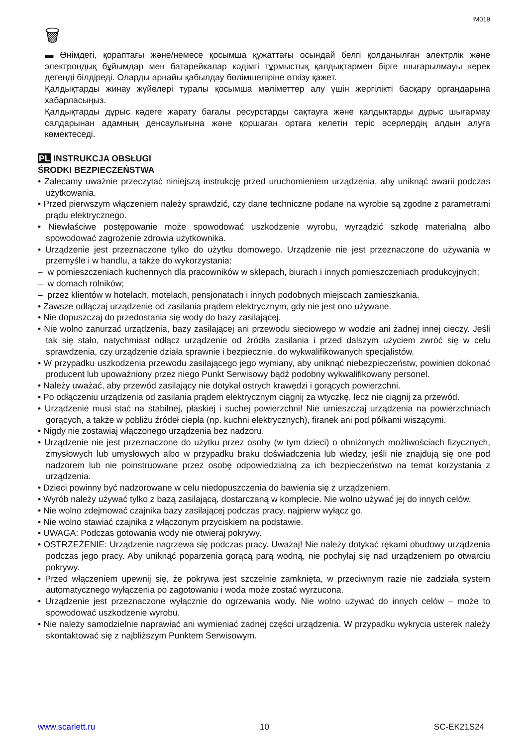IM019
🗑
▬ Өнімдегі, қораптағы және/немесе қосымша құжаттағы осындай белгі қолданылған электрлік және электрондық бұйымдар мен батарейкалар кәдімгі тұрмыстық қалдықтармен бірге шығарылмауы керек дегенді білдіреді. Оларды арнайы қабылдау бөлімшеліріне өткізу қажет.
Қалдықтарды жинау жүйелері туралы қосымша мәліметтер алу үшін жергілікті басқару органдарына хабарласыңыз.
Қалдықтарды дұрыс кәдеге жарату бағалы ресурстарды сақтауға және қалдықтарды дұрыс шығармау салдарынан адамның денсаулығына және қоршаған ортаға келетін теріс әсерлердің алдын алуға көмектеседі.
PL INSTRUKCJA OBSŁUGI
ŚRODKI BEZPIECZEŃSTWA
• Zalecamy uważnie przeczytać niniejszą instrukcję przed uruchomieniem urządzenia, aby uniknąć awarii podczas użytkowania.
• Przed pierwszym włączeniem należy sprawdzić, czy dane techniczne podane na wyrobie są zgodne z parametrami prądu elektrycznego.
• Niewłaściwe postępowanie może spowodować uszkodzenie wyrobu, wyrządzić szkodę materialną albo spowodować zagrożenie zdrowia użytkownika.
• Urządzenie jest przeznaczone tylko do użytku domowego. Urządzenie nie jest przeznaczone do używania w przemyśle i w handlu, a także do wykorzystania:
– w pomieszczeniach kuchennych dla pracowników w sklepach, biurach i innych pomieszczeniach produkcyjnych;
– w domach rolników;
– przez klientów w hotelach, motelach, pensjonatach i innych podobnych miejscach zamieszkania.
• Zawsze odłączaj urządzenie od zasilania prądem elektrycznym, gdy nie jest ono używane.
• Nie dopuszczaj do przedostania się wody do bazy zasilającej.
• Nie wolno zanurzać urządzenia, bazy zasilającej ani przewodu sieciowego w wodzie ani żadnej innej cieczy. Jeśli tak się stało, natychmiast odłącz urządzenie od źródła zasilania i przed dalszym użyciem zwróć się w celu sprawdzenia, czy urządzenie działa sprawnie i bezpiecznie, do wykwalifikowanych specjalistów.
• W przypadku uszkodzenia przewodu zasilającego jego wymiany, aby uniknąć niebezpieczeństw, powinien dokonać producent lub upoważniony przez niego Punkt Serwisowy bądź podobny wykwalifikowany personel.
• Należy uważać, aby przewód zasilający nie dotykał ostrych krawędzi i gorących powierzchni.
• Po odłączeniu urządzenia od zasilania prądem elektrycznym ciągnij za wtyczkę, lecz nie ciągnij za przewód.
• Urządzenie musi stać na stabilnej, płaskiej i suchej powierzchni! Nie umieszczaj urządzenia na powierzchniach gorących, a także w pobliżu źródeł ciepła (np. kuchni elektrycznych), firanek ani pod półkami wiszącymi.
• Nigdy nie zostawiaj włączonego urządzenia bez nadzoru.
• Urządzenie nie jest przeznaczone do użytku przez osoby (w tym dzieci) o obniżonych możliwościach fizycznych, zmysłowych lub umysłowych albo w przypadku braku doświadczenia lub wiedzy, jeśli nie znajdują się one pod nadzorem lub nie poinstruowane przez osobę odpowiedzialną za ich bezpieczeństwo na temat korzystania z urządzenia.
• Dzieci powinny być nadzorowane w celu niedopuszczenia do bawienia się z urządzeniem.
• Wyrób należy używać tylko z bazą zasilającą, dostarczaną w komplecie. Nie wolno używać jej do innych celów.
• Nie wolno zdejmować czajnika bazy zasilającej podczas pracy, najpierw wyłącz go.
• Nie wolno stawiać czajnika z włączonym przyciskiem na podstawie.
• UWAGA: Podczas gotowania wody nie otwieraj pokrywy.
• OSTRZEŻENIE: Urządzenie nagrzewa się podczas pracy. Uważaj! Nie należy dotykać rękami obudowy urządzenia podczas jego pracy. Aby uniknąć poparzenia gorącą parą wodną, nie pochylaj się nad urządzeniem po otwarciu pokrywy.
• Przed włączeniem upewnij się, że pokrywa jest szczelnie zamknięta, w przeciwnym razie nie zadziała system automatycznego wyłączenia po zagotowaniu i woda może zostać wyrzucona.
• Urządzenie jest przeznaczone wyłącznie do ogrzewania wody. Nie wolno używać do innych celów – może to spowodować uszkodzenie wyrobu.
• Nie należy samodzielnie naprawiać ani wymieniać żadnej części urządzenia. W przypadku wykrycia usterek należy skontaktować się z najbliższym Punktem Serwisowym.
www.scarlett.ru 10 SC-EK21S24